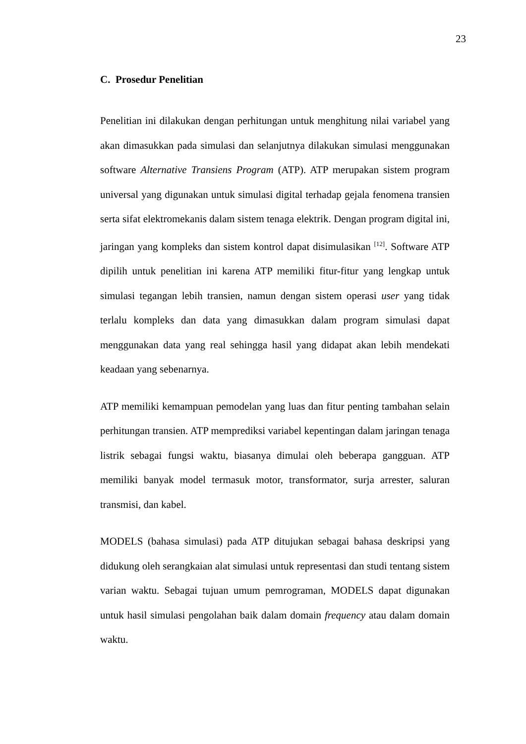23
C. Prosedur Penelitian
Penelitian ini dilakukan dengan perhitungan untuk menghitung nilai variabel yang akan dimasukkan pada simulasi dan selanjutnya dilakukan simulasi menggunakan software Alternative Transiens Program (ATP). ATP merupakan sistem program universal yang digunakan untuk simulasi digital terhadap gejala fenomena transien serta sifat elektromekanis dalam sistem tenaga elektrik. Dengan program digital ini, jaringan yang kompleks dan sistem kontrol dapat disimulasikan <sup>[12]</sup>. Software ATP dipilih untuk penelitian ini karena ATP memiliki fitur-fitur yang lengkap untuk simulasi tegangan lebih transien, namun dengan sistem operasi user yang tidak terlalu kompleks dan data yang dimasukkan dalam program simulasi dapat menggunakan data yang real sehingga hasil yang didapat akan lebih mendekati keadaan yang sebenarnya.
ATP memiliki kemampuan pemodelan yang luas dan fitur penting tambahan selain perhitungan transien. ATP memprediksi variabel kepentingan dalam jaringan tenaga listrik sebagai fungsi waktu, biasanya dimulai oleh beberapa gangguan. ATP memiliki banyak model termasuk motor, transformator, surja arrester, saluran transmisi, dan kabel.
MODELS (bahasa simulasi) pada ATP ditujukan sebagai bahasa deskripsi yang didukung oleh serangkaian alat simulasi untuk representasi dan studi tentang sistem varian waktu. Sebagai tujuan umum pemrograman, MODELS dapat digunakan untuk hasil simulasi pengolahan baik dalam domain frequency atau dalam domain waktu.